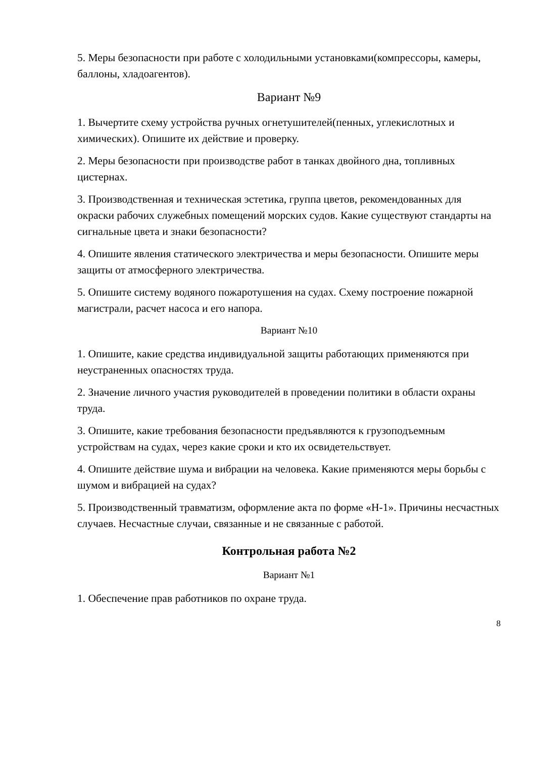5. Меры безопасности при работе с холодильными установками(компрессоры, камеры, баллоны, хладоагентов).
Вариант №9
1. Вычертите схему устройства ручных огнетушителей(пенных, углекислотных и химических). Опишите их действие и проверку.
2. Меры безопасности при производстве работ в танках двойного дна, топливных цистернах.
3. Производственная и техническая эстетика, группа цветов, рекомендованных для окраски рабочих служебных помещений морских судов. Какие существуют стандарты на сигнальные цвета и знаки безопасности?
4. Опишите явления статического электричества и меры безопасности. Опишите меры защиты от атмосферного электричества.
5. Опишите систему водяного пожаротушения на судах. Схему построение пожарной магистрали, расчет насоса и его напора.
Вариант №10
1. Опишите, какие средства индивидуальной защиты работающих применяются при неустраненных опасностях труда.
2. Значение личного участия руководителей в проведении политики в области охраны труда.
3. Опишите, какие требования безопасности предъявляются к грузоподъемным устройствам на судах, через какие сроки и кто их освидетельствует.
4. Опишите действие шума и вибрации на человека. Какие применяются меры борьбы с шумом и вибрацией на судах?
5. Производственный травматизм, оформление акта по форме «Н-1». Причины несчастных случаев. Несчастные случаи, связанные и не связанные с работой.
Контрольная работа №2
Вариант №1
1. Обеспечение прав работников по охране труда.
8